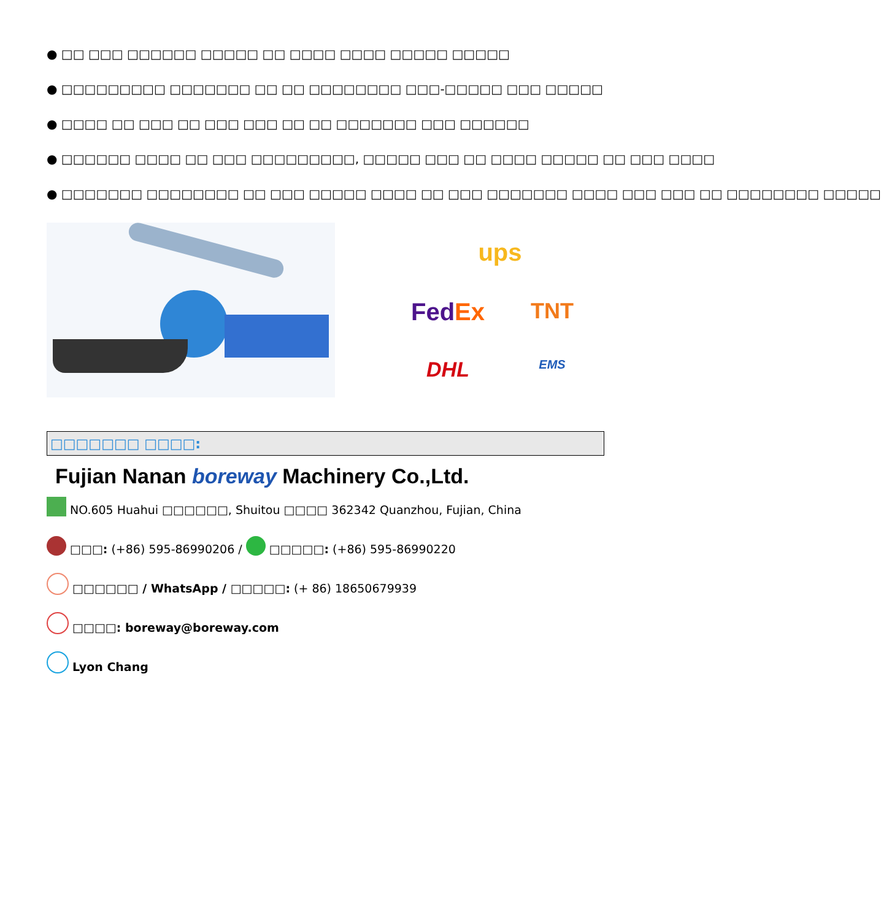● □□ □□□ □□□□□□ □□□□□ □□ □□□□ □□□□ □□□□□ □□□□□
● □□□□□□□□□ □□□□□□□ □□ □□ □□□□□□□□ □□□-□□□□□ □□□ □□□□□
● □□□□ □□ □□□ □□ □□□ □□□ □□ □□ □□□□□□□ □□□ □□□□□□
● □□□□□□ □□□□ □□ □□□ □□□□□□□□□, □□□□□ □□□ □□ □□□□ □□□□□ □□ □□□ □□□□
● □□□□□□□ □□□□□□□□ □□ □□□ □□□□□ □□□□ □□ □□□ □□□□□□□ □□□□ □□□ □□□ □□ □□□□□□□□ □□□□□
ups FedEx TNT DHL EMS
□□□□□□□ □□□□:
Fujian Nanan boreway Machinery Co.,Ltd.
NO.605 Huahui □□□□□□, Shuitou □□□□ 362342 Quanzhou, Fujian, China
□□□: (+86) 595-86990206 / □□□□□: (+86) 595-86990220
□□□□□□ / WhatsApp / □□□□□: (+ 86) 18650679939
□□□□: boreway@boreway.com
Lyon Chang